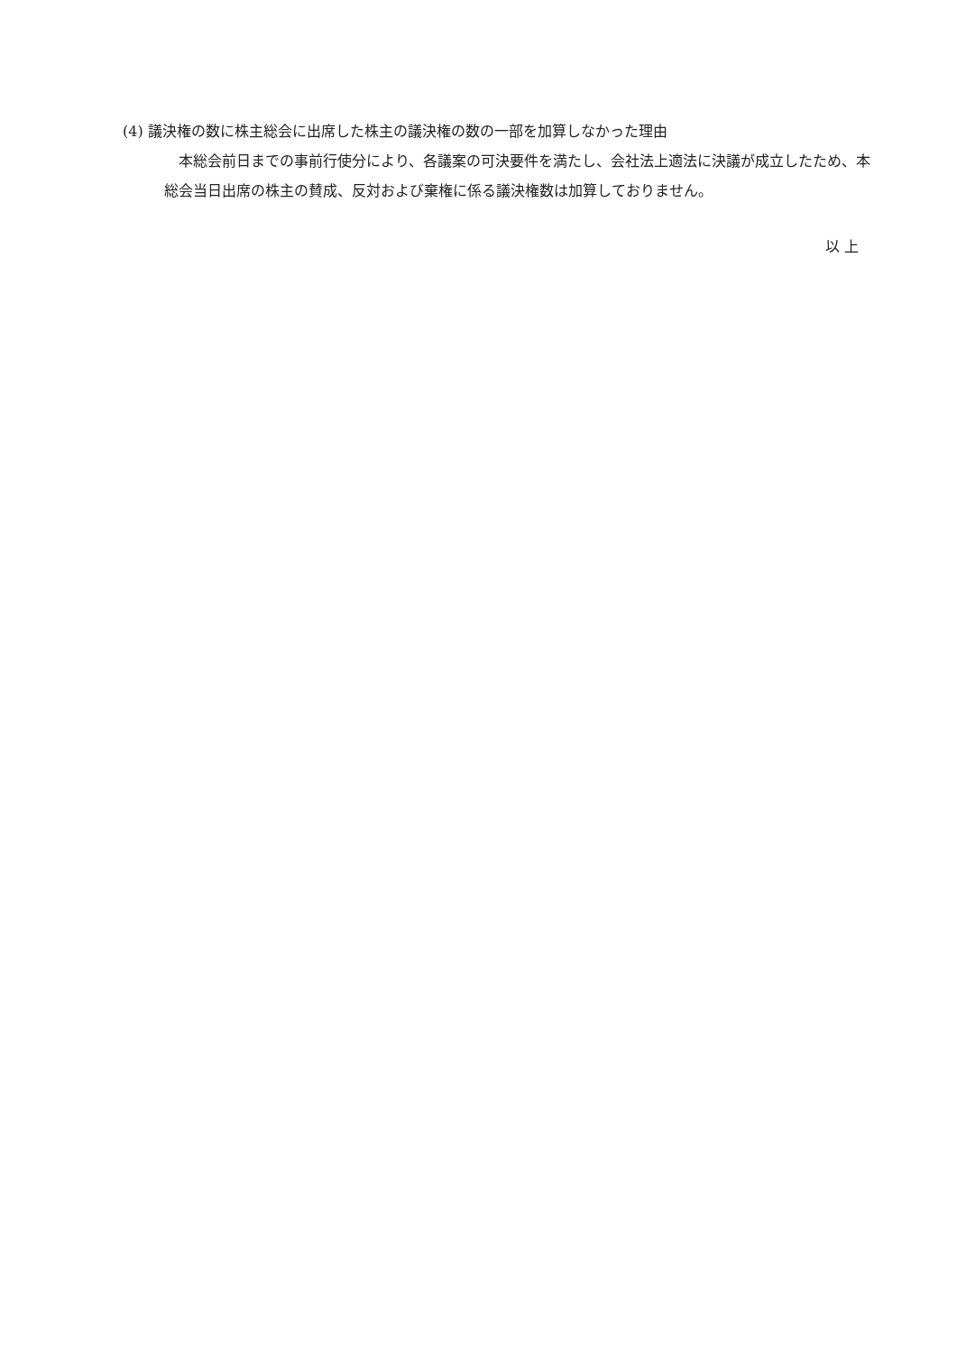(4) 議決権の数に株主総会に出席した株主の議決権の数の一部を加算しなかった理由
本総会前日までの事前行使分により、各議案の可決要件を満たし、会社法上適法に決議が成立したため、本総会当日出席の株主の賛成、反対および棄権に係る議決権数は加算しておりません。
以 上